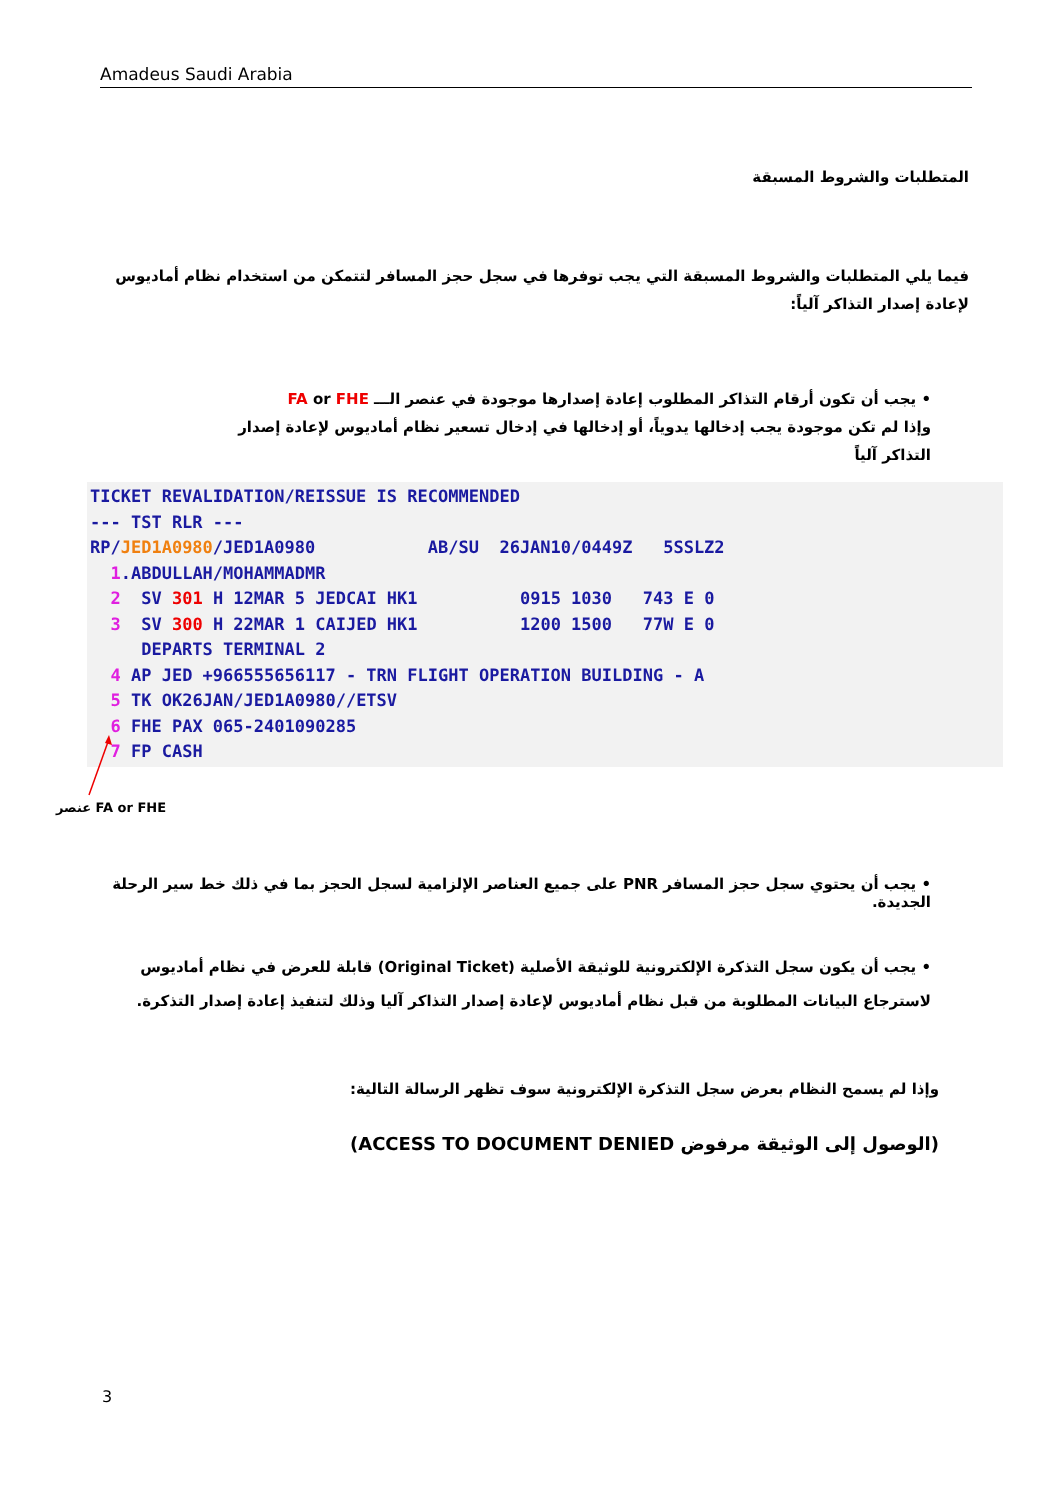Amadeus Saudi Arabia
المتطلبات والشروط المسبقة
فيما يلي المتطلبات والشروط المسبقة التي يجب توفرها في سجل حجز المسافر لتتمكن من استخدام نظام أماديوس لإعادة إصدار التذاكر آلياً:
• يجب أن تكون أرقام التذاكر المطلوب إعادة إصدارها موجودة في عنصر الـــ FA or FHE
وإذا لم تكن موجودة يجب إدخالها يدوياً، أو إدخالها في إدخال تسعير نظام أماديوس لإعادة إصدار التذاكر آلياً
TICKET REVALIDATION/REISSUE IS RECOMMENDED --- TST RLR --- RP/JED1A0980/JED1A0980 AB/SU 26JAN10/0449Z 5SSLZ2 1.ABDULLAH/MOHAMMADMR 2 SV 301 H 12MAR 5 JEDCAI HK1 0915 1030 743 E 0 3 SV 300 H 22MAR 1 CAIJED HK1 1200 1500 77W E 0 DEPARTS TERMINAL 2 4 AP JED +966555656117 - TRN FLIGHT OPERATION BUILDING - A 5 TK OK26JAN/JED1A0980//ETSV 6 FHE PAX 065-2401090285 7 FP CASH
عنصر FA or FHE
• يجب أن يحتوي سجل حجز المسافر PNR على جميع العناصر الإلزامية لسجل الحجز بما في ذلك خط سير الرحلة الجديدة.
• يجب أن يكون سجل التذكرة الإلكترونية للوثيقة الأصلية (Original Ticket) قابلة للعرض في نظام أماديوس لاسترجاع البيانات المطلوبة من قبل نظام أماديوس لإعادة إصدار التذاكر آليا وذلك لتنفيذ إعادة إصدار التذكرة.
وإذا لم يسمح النظام بعرض سجل التذكرة الإلكترونية سوف تظهر الرسالة التالية:
(الوصول إلى الوثيقة مرفوض ACCESS TO DOCUMENT DENIED)
3